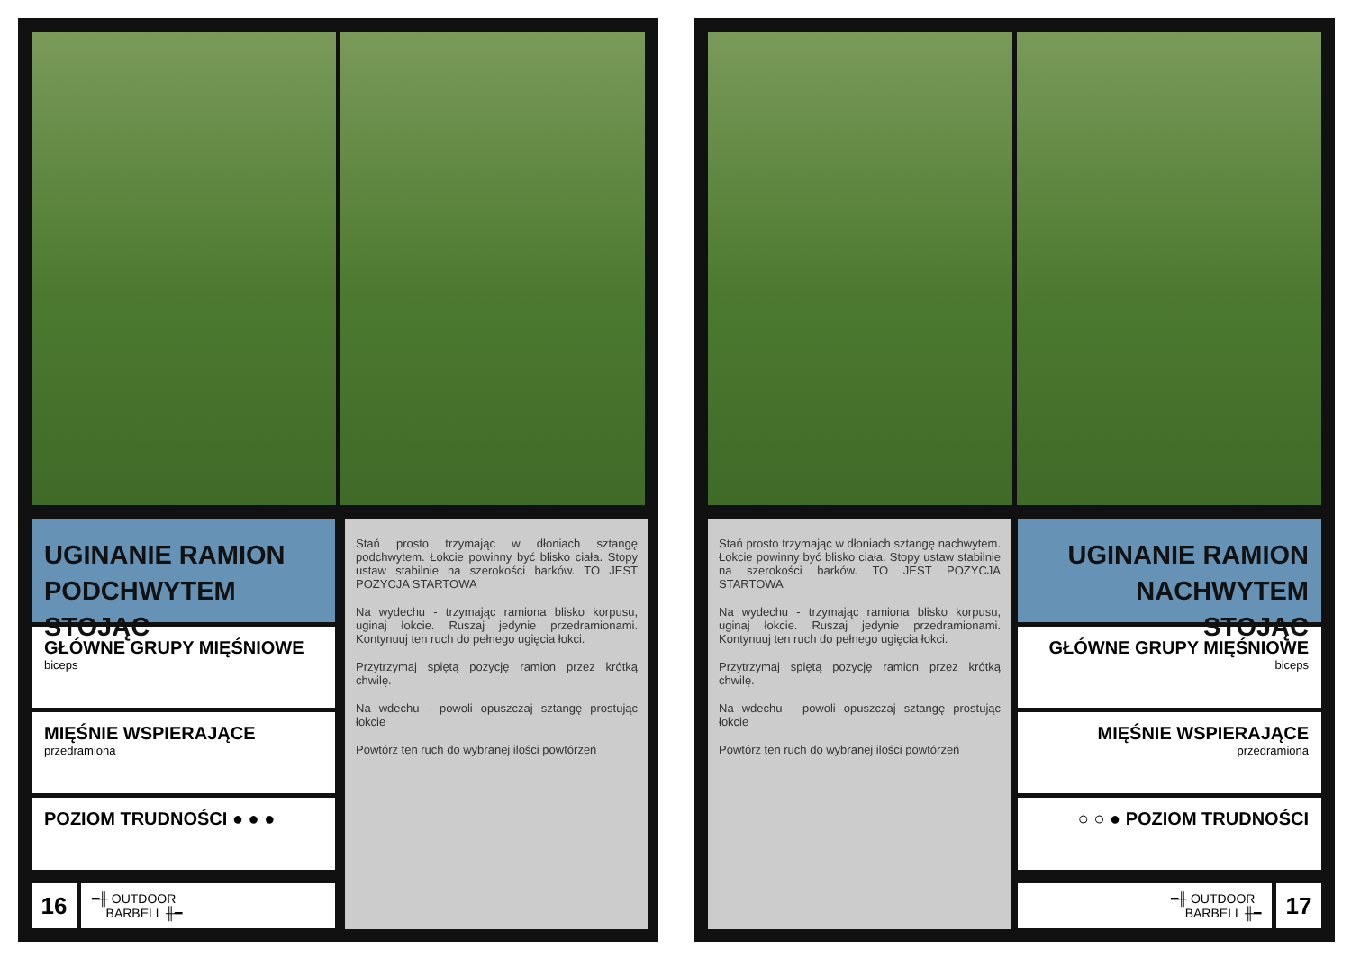UGINANIE RAMION PODCHWYTEM STOJĄC
GŁÓWNE GRUPY MIĘŚNIOWE
biceps
MIĘŚNIE WSPIERAJĄCE
przedramiona
POZIOM TRUDNOŚCI ● ● ●
Stań prosto trzymając w dłoniach sztangę podchwytem. Łokcie powinny być blisko ciała. Stopy ustaw stabilnie na szerokości barków. TO JEST POZYCJA STARTOWA
Na wydechu - trzymając ramiona blisko korpusu, uginaj łokcie. Ruszaj jedynie przedramionami. Kontynuuj ten ruch do pełnego ugięcia łokci.
Przytrzymaj spiętą pozycję ramion przez krótką chwilę.
Na wdechu - powoli opuszczaj sztangę prostując łokcie
Powtórz ten ruch do wybranej ilości powtórzeń
16
━╫ OUTDOOR
BARBELL ╫━
Stań prosto trzymając w dłoniach sztangę nachwytem. Łokcie powinny być blisko ciała. Stopy ustaw stabilnie na szerokości barków. TO JEST POZYCJA STARTOWA
Na wydechu - trzymając ramiona blisko korpusu, uginaj łokcie. Ruszaj jedynie przedramionami. Kontynuuj ten ruch do pełnego ugięcia łokci.
Przytrzymaj spiętą pozycję ramion przez krótką chwilę.
Na wdechu - powoli opuszczaj sztangę prostując łokcie
Powtórz ten ruch do wybranej ilości powtórzeń
UGINANIE RAMION NACHWYTEM STOJĄC
GŁÓWNE GRUPY MIĘŚNIOWE
biceps
MIĘŚNIE WSPIERAJĄCE
przedramiona
○ ○ ● POZIOM TRUDNOŚCI
━╫ OUTDOOR
BARBELL ╫━
17